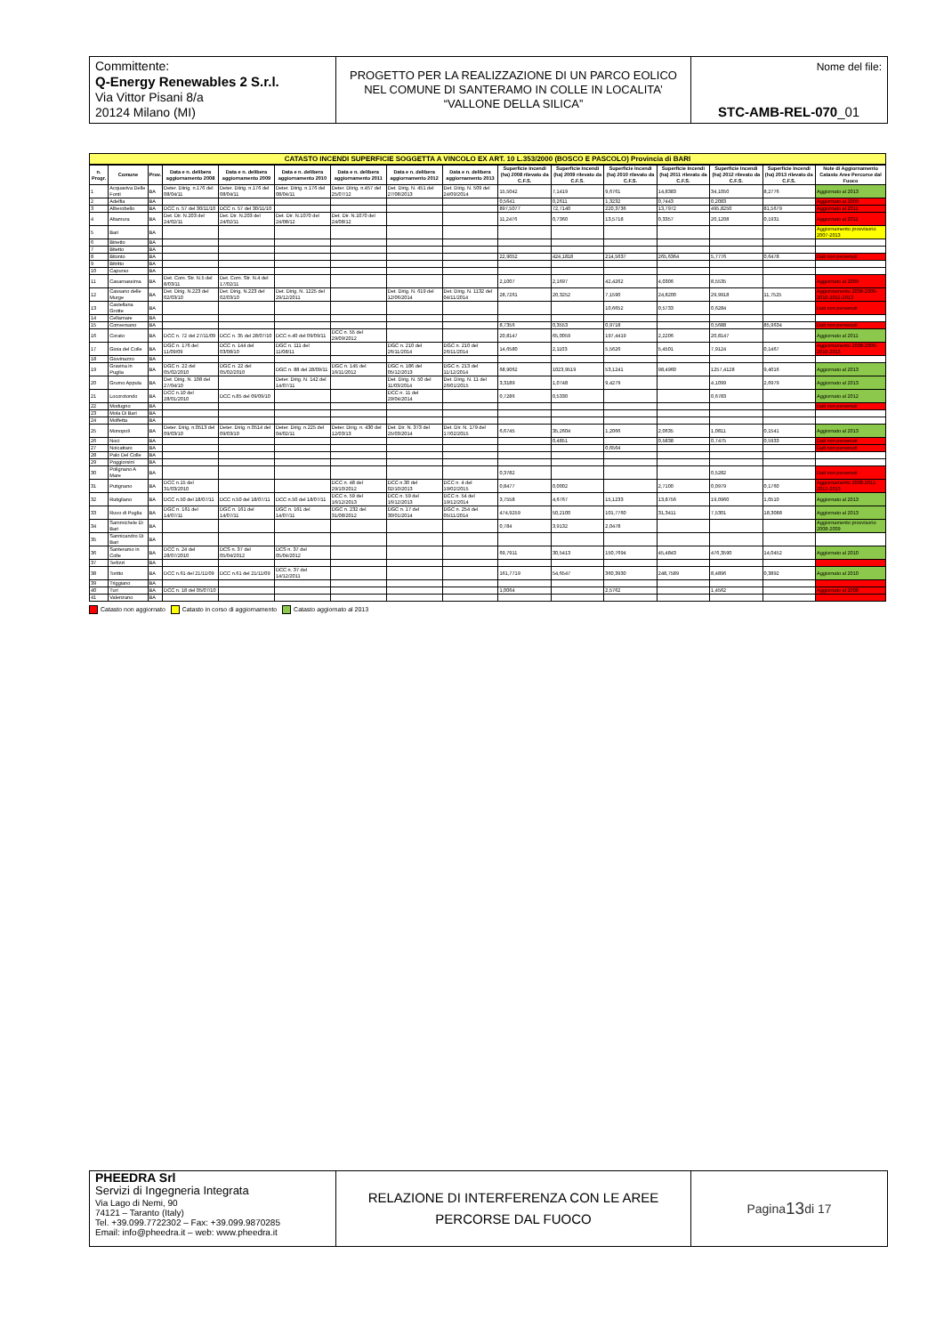Committente:
Q-Energy Renewables 2 S.r.l.
Via Vittor Pisani 8/a
20124 Milano (MI)
PROGETTO PER LA REALIZZAZIONE DI UN PARCO EOLICO NEL COMUNE DI SANTERAMO IN COLLE IN LOCALITA’ “VALLONE DELLA SILICA”
Nome del file:
STC-AMB-REL-070_01
CATASTO INCENDI SUPERFICIE SOGGETTA A VINCOLO EX ART. 10 L.353/2000 (BOSCO E PASCOLO) Provincia di BARI
| n. Progr. | Comune | Prov. | Data e n. delibera aggiornamento 2008 | Data e n. delibera aggiornamento 2009 | Data e n. delibera aggiornamento 2010 | Data e n. delibera aggiornamento 2011 | Data e n. delibera aggiornamento 2012 | Data e n. delibera aggiornamento 2013 | Superficie Incendi (ha) 2008 rilevato da C.F.S. | Superficie Incendi (ha) 2009 rilevato da C.F.S. | Superficie Incendi (ha) 2010 rilevato da C.F.S. | Superficie Incendi (ha) 2011 rilevato da C.F.S. | Superficie Incendi (ha) 2012 rilevato da C.F.S. | Superficie Incendi (ha) 2013 rilevato da C.F.S. | Note di Aggiornamento Catasto Aree Percorse dal Fuoco |
| --- | --- | --- | --- | --- | --- | --- | --- | --- | --- | --- | --- | --- | --- | --- | --- |
| 1 | Acquaviva Delle Fonti | BA | Deter. Diirig. n.176 del 08/04/11 | Deter. Diirig. n.176 del 08/04/11 | Deter. Diirig. n.176 del 08/04/11 | Deter. Diirig. n.457 del 25/07/12 | Det. Dirig. N. 451 del 27/08/2013 | Det. Dirig. N. 509 del 24/09/2014 | 15,5042 | 7,1419 | 9,6761 | 14,8383 | 34,1050 | 8,2776 | Aggiornato al 2013 |
| 2 | Adelfia | BA | | | | | | | 0,5641 | 0,2611 | 1,3232 | 0,7443 | 0,2083 | | Aggiornato al 2009 |
| 3 | Alberobello | BA | DCC n. 57 del 30/11/10 | DCC n. 57 del 30/11/10 | | | | | 897,5077 | 72,7140 | 220,3736 | 13,7972 | 495,8250 | 81,5679 | Aggiornato al 2011 |
| 4 | Altamura | BA | Det. Dir. N.203 del 24/02/11 | Det. Dir. N.203 del 24/02/11 | Det. Dir. N.1070 del 24/08/12 | Det. Dir. N.1070 del 24/08/12 | | | 11,2476 | 0,7360 | 13,5718 | 0,3357 | 20,1208 | 0,1931 | Aggiornato al 2011 |
| 5 | Bari | BA | | | | | | | | | | | | | Aggiornamento provvisorio 2007-2013 |
| 6 | Binetto | BA | | | | | | | | | | | | | |
| 7 | Bitetto | BA | | | | | | | | | | | | | |
| 8 | Bitonto | BA | | | | | | | 22,9052 | 424,1818 | 214,5637 | 265,6364 | 5,7776 | 0,6478 | Dati non pervenuti |
| 9 | Bitritto | BA | | | | | | | | | | | | | |
| 10 | Capurso | BA | | | | | | | | | | | | | |
| 11 | Casamassima | BA | Det. Com. Str. N.5 del 8/03/11 | Det. Com. Str. N.4 del 17/02/11 | | | | | 2,1007 | 2,1697 | 42,4262 | 4,0306 | 8,5535 | | Aggiornato al 2009 |
| 12 | Cassano delle Murge | BA | Det. Dirig. N.223 del 02/03/10 | Det. Dirig. N.223 del 02/03/10 | Det. Dirig. N. 1225 del 29/12/2011 | | Det. Dirig. N. 619 del 12/06/2014 | Det. Dirig. N. 1132 del 04/11/2014 | 28,7261 | 20,3252 | 7,1590 | 24,8200 | 29,9918 | 11,7525 | Aggiornamento 2008-2009-2010-2012-2013 |
| 13 | Castellana Grotte | BA | | | | | | | | | 10,6652 | 0,5733 | 0,6284 | | Dati non pervenuti |
| 14 | Cellamare | BA | | | | | | | | | | | | | |
| 15 | Conversano | BA | | | | | | | 8,7356 | 0,3553 | 0,9718 | | 0,5688 | 85,9634 | Dati non pervenuti |
| 16 | Corato | BA | DCC n. 72 del 27/11/09 | DCC n. 35 del 28/07/10 | DCC n.40 del 09/09/11 | DCC n. 55 del 29/09/2012 | | | 20,8147 | 65,0059 | 197,4419 | 2,2206 | 20,8147 | | Aggiornato al 2011 |
| 17 | Gioia del Colle | BA | DGC n. 176 del 11/09/09 | DCC n. 144 del 03/08/10 | DGC n. 111 del 11/08/11 | | DGC n. 210 del 26/11/2014 | DGC n. 210 del 26/11/2014 | 14,6580 | 2,1103 | 5,5626 | 5,4501 | 7,9124 | 0,1467 | Aggiornamento 2008-2009-2010-2013 |
| 18 | Giovinazzo | BA | | | | | | | | | | | | | |
| 19 | Gravina in Puglia | BA | DGC n. 22 del 05/02/2010 | DGC n. 22 del 05/02/2010 | DGC n. 88 del 28/09/11 | DGC n. 145 del 16/11/2012 | DGC n. 186 del 05/12/2013 | DGC n. 213 del 11/12/2014 | 68,9062 | 1023,9519 | 53,1241 | 98,4960 | 1257,4128 | 9,4016 | Aggiornato al 2013 |
| 20 | Grumo Appula | BA | Det. Dirig. N. 108 del 27/04/10 | | Deter. Dirig. N. 142 del 14/07/11 | | Det. Dirig. N. 50 del 11/03/2014 | Det. Dirig. N. 11 del 26/01/2015 | 3,3189 | 1,0748 | 9,4279 | | 4,1099 | 2,6979 | Aggiornato al 2013 |
| 21 | Locorotondo | BA | DCC n.10 del 28/01/2010 | DCC n.85 del 09/09/10 | | | DCC n. 11 del 29/04/2014 | | 0,7286 | 0,5330 | | | 0,6783 | | Aggiornato al 2012 |
| 22 | Modugno | BA | | | | | | | | | | | | | Dati non pervenuti |
| 23 | Mola Di Bari | BA | | | | | | | | | | | | | |
| 24 | Molfetta | BA | | | | | | | | | | | | | |
| 25 | Monopoli | BA | Deter. Dirig. n.0513 del 09/03/10 | Deter. Dirig. n.0514 del 09/03/10 | Deter. Dirig. n.225 del 04/02/11 | Deter. Dirig. n. 430 del 12/03/13 | Det. Dir. N. 373 del 25/03/2014 | Det. Dir. N. 179 del 17/02/2015 | 6,6745 | 35,2604 | 1,2066 | 2,0635 | 1,0811 | 0,1541 | Aggiornato al 2013 |
| 26 | Noci | BA | | | | | | | | 0,4851 | | 0,5838 | 0,7475 | 0,5933 | Dati non pervenuti |
| 27 | Noicattaro | BA | | | | | | | | | 0,6564 | | | | Dati non pervenuti |
| 28 | Palo Del Colle | BA | | | | | | | | | | | | | |
| 29 | Poggiorsini | BA | | | | | | | | | | | | | |
| 30 | Polignano A Mare | BA | | | | | | | 0,3782 | | | | 0,5282 | | Dati non pervenuti |
| 31 | Putignano | BA | DCC n.15 del 31/03/2010 | | | DCC n. 48 del 29/10/2012 | DCC n.30 del 02/10/2013 | DCC n. 4 del 19/02/2015 | 0,8477 | 0,0002 | | 2,7100 | 0,0979 | 0,1760 | Aggiornamento 2008-2011-2012-2013 |
| 32 | Rutigliano | BA | DCC n.50 del 18/07/11 | DCC n.50 del 18/07/11 | DCC n.50 del 18/07/11 | DCC n. 59 del 16/12/2013 | DCC n. 59 del 16/12/2013 | DCC n. 54 del 19/12/2014 | 3,7558 | 4,6767 | 15,1233 | 13,8756 | 19,0960 | 1,0510 | Aggiornato al 2013 |
| 33 | Ruvo di Puglia | BA | DGC n. 161 del 14/07/11 | DGC n. 161 del 14/07/11 | DGC n. 161 del 14/07/11 | DGC n. 232 del 31/08/2012 | DGC n. 17 del 30/01/2014 | DGC n. 254 del 05/11/2014 | 474,9259 | 50,2100 | 101,7760 | 31,3411 | 7,5301 | 18,3088 | Aggiornato al 2013 |
| 34 | Sammichele Di Bari | BA | | | | | | | 0,784 | 3,9132 | 2,0478 | | | | Aggiornamento provvisorio 2008-2009 |
| 35 | Sannicandro Di Bari | BA | | | | | | | | | | | | | |
| 36 | Santeramo in Colle | BA | DCC n. 24 del 28/07/2010 | DCS n. 37 del 05/04/2012 | DCS n. 37 del 05/04/2012 | | | | 69,7911 | 30,5413 | 150,7694 | 45,4843 | 476,3590 | 14,0452 | Aggiornato al 2010 |
| 37 | Terlizzi | BA | | | | | | | | | | | | | |
| 38 | Toritto | BA | DCC n.61 del 21/11/09 | DCC n.61 del 21/11/09 | DCC n. 37 del 14/12/2011 | | | | 161,7719 | 54,6547 | 360,3930 | 248,7589 | 8,4896 | 0,3892 | Aggiornato al 2010 |
| 39 | Triggiano | BA | | | | | | | | | | | | | |
| 40 | Turi | BA | DCC n. 18 del 05/07/10 | | | | | | 1,0064 | | 2,5762 | | 1,4562 | | Aggiornato al 2008 |
| 41 | Valenzano | BA | | | | | | | | | | | | | |
Catasto non aggiornato Catasto in corso di aggiornamento Catasto aggiornato al 2013
PHEEDRA Srl
Servizi di Ingegneria Integrata
Via Lago di Nemi, 90
74121 – Taranto (Italy)
Tel. +39.099.7722302 – Fax: +39.099.9870285
Email: info@pheedra.it – web: www.pheedra.it
RELAZIONE DI INTERFERENZA CON LE AREE PERCORSE DAL FUOCO
Pagina 13 di 17